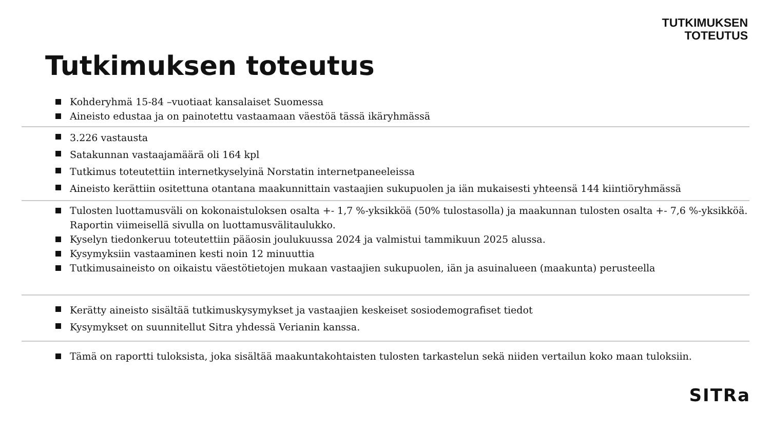TUTKIMUKSEN
TOTEUTUS
Tutkimuksen toteutus
Kohderyhmä 15-84 –vuotiaat kansalaiset Suomessa
Aineisto edustaa ja on painotettu vastaamaan väestöä tässä ikäryhmässä
3.226 vastausta
Satakunnan vastaajamäärä oli 164 kpl
Tutkimus toteutettiin internetkyselyinä Norstatin internetpaneeleissa
Aineisto kerättiin ositettuna otantana maakunnittain vastaajien sukupuolen ja iän mukaisesti yhteensä 144 kiintiöryhmässä
Tulosten luottamusväli on kokonaistuloksen osalta +- 1,7 %-yksikköä (50% tulostasolla) ja maakunnan tulosten osalta +- 7,6 %-yksikköä. Raportin viimeisellä sivulla on luottamusvälitaulukko.
Kyselyn tiedonkeruu toteutettiin pääosin joulukuussa 2024 ja valmistui tammikuun 2025 alussa.
Kysymyksiin vastaaminen kesti noin 12 minuuttia
Tutkimusaineisto on oikaistu väestötietojen mukaan vastaajien sukupuolen, iän ja asuinalueen (maakunta) perusteella
Kerätty aineisto sisältää tutkimuskysymykset ja vastaajien keskeiset sosiodemografiset tiedot
Kysymykset on suunnitellut Sitra yhdessä Verianin kanssa.
Tämä on raportti tuloksista, joka sisältää maakuntakohtaisten tulosten tarkastelun sekä niiden vertailun koko maan tuloksiin.
SITRa